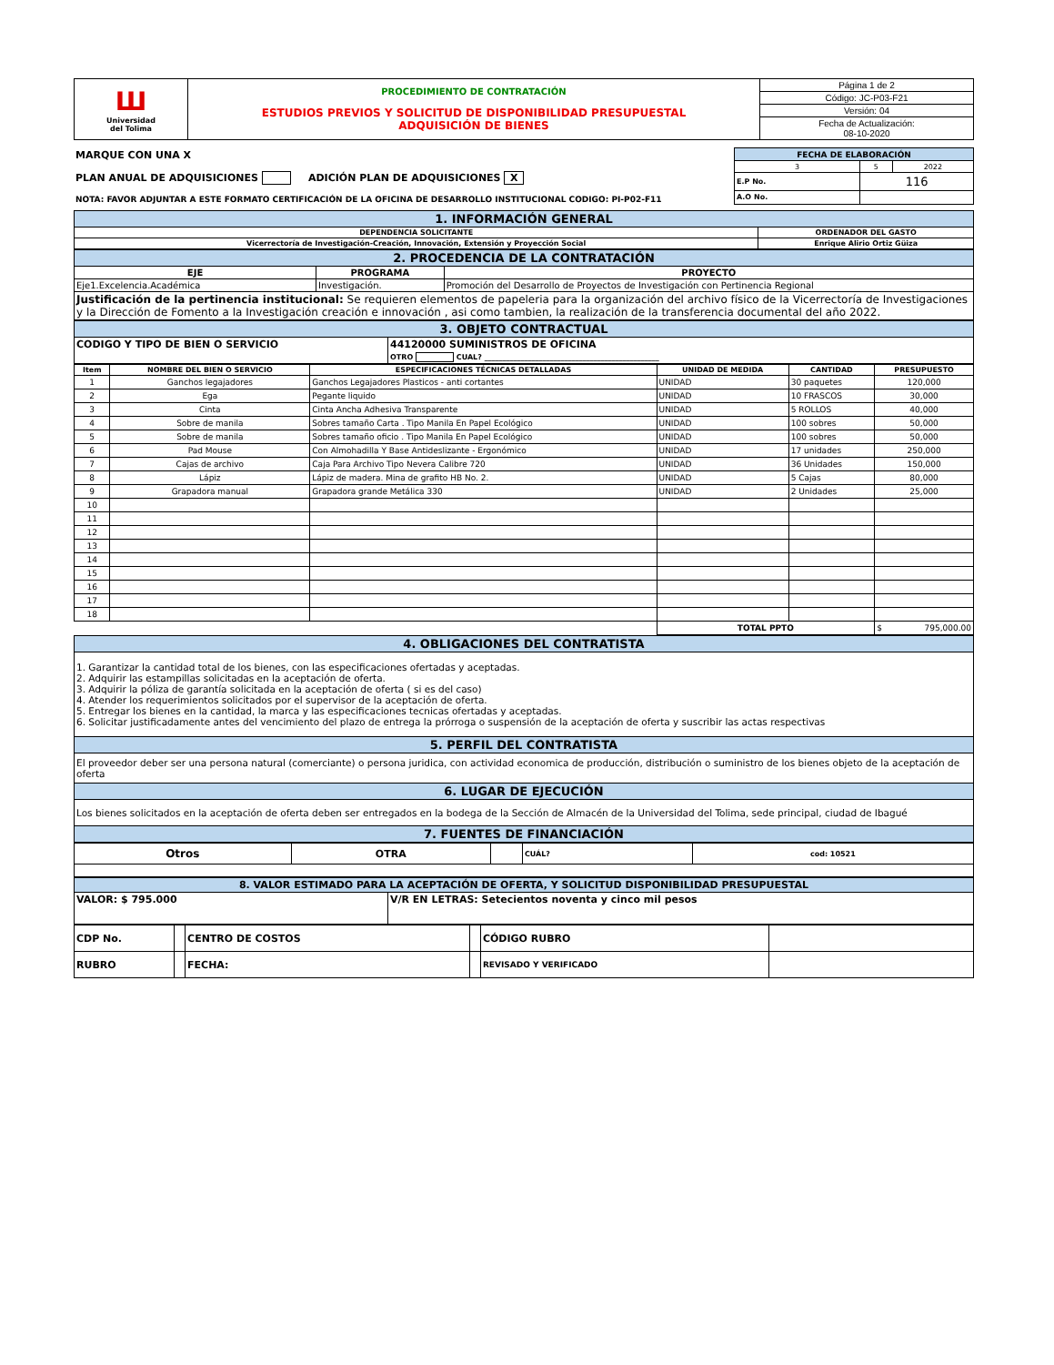| Ш Universidad del Tolima | PROCEDIMIENTO DE CONTRATACIÓN ESTUDIOS PREVIOS Y SOLICITUD DE DISPONIBILIDAD PRESUPUESTAL ADQUISICIÓN DE BIENES | Página 1 de 2 |
| | | Código: JC-P03-F21 |
| | | Versión: 04 |
| | | Fecha de Actualización: 08-10-2020 |
| MARQUE CON UNA X PLAN ANUAL DE ADQUISICIONES ADICIÓN PLAN DE ADQUISICIONES X NOTA: FAVOR ADJUNTAR A ESTE FORMATO CERTIFICACIÓN DE LA OFICINA DE DESARROLLO INSTITUCIONAL CODIGO: PI-P02-F11 | FECHA DE ELABORACIÓN | | |
| | 3 | 5 | 2022 |
| | E.P No. | 116 | |
| | A.O No. | | |
| 1. INFORMACIÓN GENERAL | |
| DEPENDENCIA SOLICITANTE | ORDENADOR DEL GASTO |
| Vicerrectoría de Investigación-Creación, Innovación, Extensión y Proyección Social | Enrique Alirio Ortiz Güiza |
| 2. PROCEDENCIA DE LA CONTRATACIÓN | | |
| EJE | PROGRAMA | PROYECTO |
| Eje1.Excelencia.Académica | Investigación. | Promoción del Desarrollo de Proyectos de Investigación con Pertinencia Regional |
| Justificación de la pertinencia institucional: Se requieren elementos de papeleria para la organización del archivo físico de la Vicerrectoría de Investigaciones y la Dirección de Fomento a la Investigación creación e innovación , asi como tambien, la realización de la transferencia documental del año 2022. | | |
| 3. OBJETO CONTRACTUAL | |
| CODIGO Y TIPO DE BIEN O SERVICIO | 44120000 SUMINISTROS DE OFICINA |
| | OTRO CUAL? ________________________________________________ |
| Item | NOMBRE DEL BIEN O SERVICIO | ESPECIFICACIONES TÉCNICAS DETALLADAS | UNIDAD DE MEDIDA | CANTIDAD | PRESUPUESTO |
| --- | --- | --- | --- | --- | --- |
| 1 | Ganchos legajadores | Ganchos Legajadores Plasticos - anti cortantes | UNIDAD | 30 paquetes | 120,000 |
| 2 | Ega | Pegante liquido | UNIDAD | 10 FRASCOS | 30,000 |
| 3 | Cinta | Cinta Ancha Adhesiva Transparente | UNIDAD | 5 ROLLOS | 40,000 |
| 4 | Sobre de manila | Sobres tamaño Carta . Tipo Manila En Papel Ecológico | UNIDAD | 100 sobres | 50,000 |
| 5 | Sobre de manila | Sobres tamaño oficio . Tipo Manila En Papel Ecológico | UNIDAD | 100 sobres | 50,000 |
| 6 | Pad Mouse | Con Almohadilla Y Base Antideslizante - Ergonómico | UNIDAD | 17 unidades | 250,000 |
| 7 | Cajas de archivo | Caja Para Archivo Tipo Nevera Calibre 720 | UNIDAD | 36 Unidades | 150,000 |
| 8 | Lápiz | Lápiz de madera. Mina de grafito HB No. 2. | UNIDAD | 5 Cajas | 80,000 |
| 9 | Grapadora manual | Grapadora grande Metálica 330 | UNIDAD | 2 Unidades | 25,000 |
| 10 | | | | | |
| 11 | | | | | |
| 12 | | | | | |
| 13 | | | | | |
| 14 | | | | | |
| 15 | | | | | |
| 16 | | | | | |
| 17 | | | | | |
| 18 | | | | | |
| | | | TOTAL PPTO | | $ 795,000.00 |
| 4. OBLIGACIONES DEL CONTRATISTA |
| 1. Garantizar la cantidad total de los bienes, con las especificaciones ofertadas y aceptadas. 2. Adquirir las estampillas solicitadas en la aceptación de oferta. 3. Adquirir la póliza de garantía solicitada en la aceptación de oferta ( si es del caso) 4. Atender los requerimientos solicitados por el supervisor de la aceptación de oferta. 5. Entregar los bienes en la cantidad, la marca y las especificaciones tecnicas ofertadas y aceptadas. 6. Solicitar justificadamente antes del vencimiento del plazo de entrega la prórroga o suspensión de la aceptación de oferta y suscribir las actas respectivas |
| 5. PERFIL DEL CONTRATISTA |
| El proveedor deber ser una persona natural (comerciante) o persona juridica, con actividad economica de producción, distribución o suministro de los bienes objeto de la aceptación de oferta |
| 6. LUGAR DE EJECUCIÓN |
| Los bienes solicitados en la aceptación de oferta deben ser entregados en la bodega de la Sección de Almacén de la Universidad del Tolima, sede principal, ciudad de Ibagué |
| 7. FUENTES DE FINANCIACIÓN |
| Otros | OTRA | | CUÁL? | cod: 10521 |
| 8. VALOR ESTIMADO PARA LA ACEPTACIÓN DE OFERTA, Y SOLICITUD DISPONIBILIDAD PRESUPUESTAL | |
| VALOR: $ 795.000 | V/R EN LETRAS: Setecientos noventa y cinco mil pesos |
| CDP No. | | CENTRO DE COSTOS | | CÓDIGO RUBRO | |
| RUBRO | | FECHA: | | REVISADO Y VERIFICADO | |